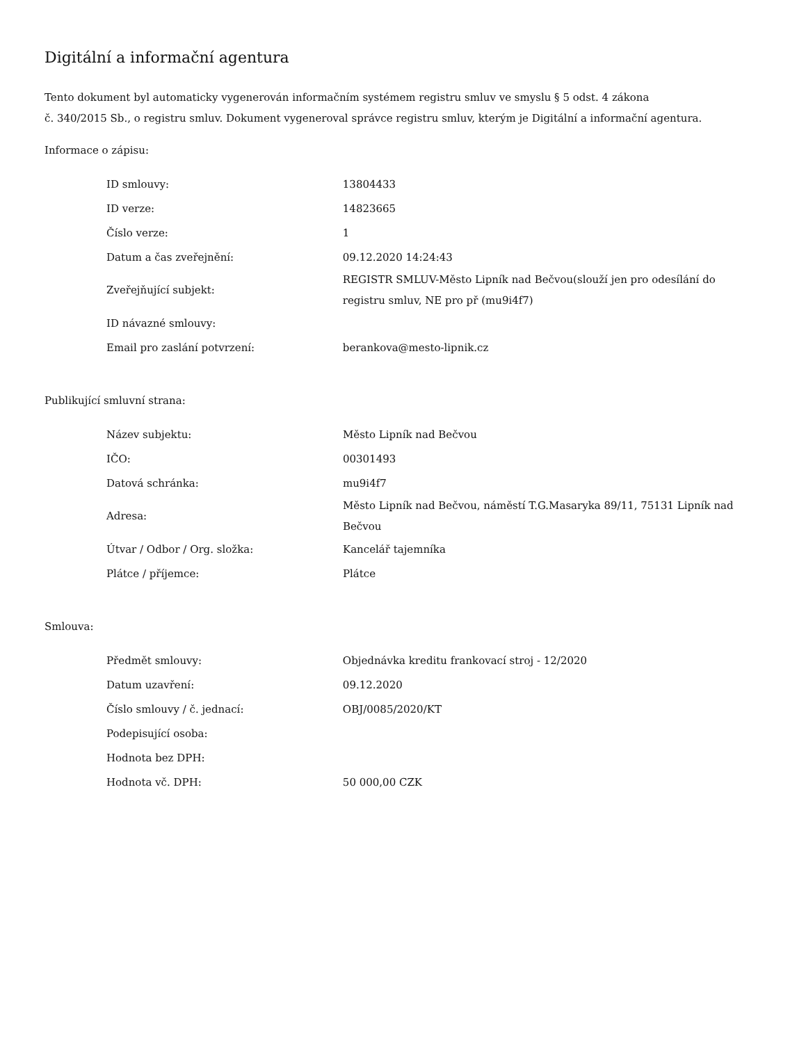Digitální a informační agentura
Tento dokument byl automaticky vygenerován informačním systémem registru smluv ve smyslu § 5 odst. 4 zákona
č. 340/2015 Sb., o registru smluv. Dokument vygeneroval správce registru smluv, kterým je Digitální a informační agentura.
Informace o zápisu:
| ID smlouvy: | 13804433 |
| ID verze: | 14823665 |
| Číslo verze: | 1 |
| Datum a čas zveřejnění: | 09.12.2020 14:24:43 |
| Zveřejňující subjekt: | REGISTR SMLUV-Město Lipník nad Bečvou(slouží jen pro odesílání do registru smluv, NE pro př (mu9i4f7) |
| ID návazné smlouvy: | |
| Email pro zaslání potvrzení: | berankova@mesto-lipnik.cz |
Publikující smluvní strana:
| Název subjektu: | Město Lipník nad Bečvou |
| IČO: | 00301493 |
| Datová schránka: | mu9i4f7 |
| Adresa: | Město Lipník nad Bečvou, náměstí T.G.Masaryka 89/11, 75131 Lipník nad Bečvou |
| Útvar / Odbor / Org. složka: | Kancelář tajemníka |
| Plátce / příjemce: | Plátce |
Smlouva:
| Předmět smlouvy: | Objednávka kreditu frankovací stroj - 12/2020 |
| Datum uzavření: | 09.12.2020 |
| Číslo smlouvy / č. jednací: | OBJ/0085/2020/KT |
| Podepisující osoba: | |
| Hodnota bez DPH: | |
| Hodnota vč. DPH: | 50 000,00 CZK |